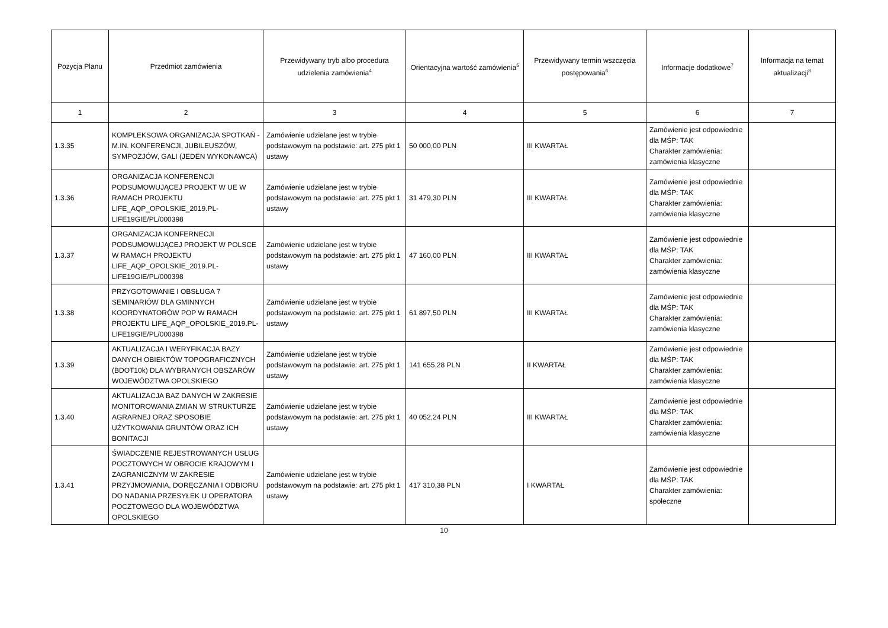| Pozycja Planu | Przedmiot zamówienia | Przewidywany tryb albo procedura udzielenia zamówienia<sup>4</sup> | Orientacyjna wartość zamówienia<sup>5</sup> | Przewidywany termin wszczęcia postępowania<sup>6</sup> | Informacje dodatkowe<sup>7</sup> | Informacja na temat aktualizacji<sup>8</sup> |
| --- | --- | --- | --- | --- | --- | --- |
| 1 | 2 | 3 | 4 | 5 | 6 | 7 |
| 1.3.35 | KOMPLEKSOWA ORGANIZACJA SPOTKAŃ - M.IN. KONFERENCJI, JUBILEUSZÓW, SYMPOZJÓW, GALI (JEDEN WYKONAWCA) | Zamówienie udzielane jest w trybie podstawowym na podstawie: art. 275 pkt 1 ustawy | 50 000,00 PLN | III KWARTAŁ | Zamówienie jest odpowiednie dla MŚP: TAK Charakter zamówienia: zamówienia klasyczne | |
| 1.3.36 | ORGANIZACJA KONFERENCJI PODSUMOWUJĄCEJ PROJEKT W UE W RAMACH PROJEKTU LIFE_AQP_OPOLSKIE_2019.PL-LIFE19GIE/PL/000398 | Zamówienie udzielane jest w trybie podstawowym na podstawie: art. 275 pkt 1 ustawy | 31 479,30 PLN | III KWARTAŁ | Zamówienie jest odpowiednie dla MŚP: TAK Charakter zamówienia: zamówienia klasyczne | |
| 1.3.37 | ORGANIZACJA KONFERNECJI PODSUMOWUJĄCEJ PROJEKT W POLSCE W RAMACH PROJEKTU LIFE_AQP_OPOLSKIE_2019.PL-LIFE19GIE/PL/000398 | Zamówienie udzielane jest w trybie podstawowym na podstawie: art. 275 pkt 1 ustawy | 47 160,00 PLN | III KWARTAŁ | Zamówienie jest odpowiednie dla MŚP: TAK Charakter zamówienia: zamówienia klasyczne | |
| 1.3.38 | PRZYGOTOWANIE I OBSŁUGA 7 SEMINARIÓW DLA GMINNYCH KOORDYNATORÓW POP W RAMACH PROJEKTU LIFE_AQP_OPOLSKIE_2019.PL-LIFE19GIE/PL/000398 | Zamówienie udzielane jest w trybie podstawowym na podstawie: art. 275 pkt 1 ustawy | 61 897,50 PLN | III KWARTAŁ | Zamówienie jest odpowiednie dla MŚP: TAK Charakter zamówienia: zamówienia klasyczne | |
| 1.3.39 | AKTUALIZACJA I WERYFIKACJA BAZY DANYCH OBIEKTÓW TOPOGRAFICZNYCH (BDOT10k) DLA WYBRANYCH OBSZARÓW WOJEWÓDZTWA OPOLSKIEGO | Zamówienie udzielane jest w trybie podstawowym na podstawie: art. 275 pkt 1 ustawy | 141 655,28 PLN | II KWARTAŁ | Zamówienie jest odpowiednie dla MŚP: TAK Charakter zamówienia: zamówienia klasyczne | |
| 1.3.40 | AKTUALIZACJA BAZ DANYCH W ZAKRESIE MONITOROWANIA ZMIAN W STRUKTURZE AGRARNEJ ORAZ SPOSOBIE UŻYTKOWANIA GRUNTÓW ORAZ ICH BONITACJI | Zamówienie udzielane jest w trybie podstawowym na podstawie: art. 275 pkt 1 ustawy | 40 052,24 PLN | III KWARTAŁ | Zamówienie jest odpowiednie dla MŚP: TAK Charakter zamówienia: zamówienia klasyczne | |
| 1.3.41 | ŚWIADCZENIE REJESTROWANYCH USŁUG POCZTOWYCH W OBROCIE KRAJOWYM I ZAGRANICZNYM W ZAKRESIE PRZYJMOWANIA, DORĘCZANIA I ODBIORU DO NADANIA PRZESYŁEK U OPERATORA POCZTOWEGO DLA WOJEWÓDZTWA OPOLSKIEGO | Zamówienie udzielane jest w trybie podstawowym na podstawie: art. 275 pkt 1 ustawy | 417 310,38 PLN | I KWARTAŁ | Zamówienie jest odpowiednie dla MŚP: TAK Charakter zamówienia: społeczne | |
10